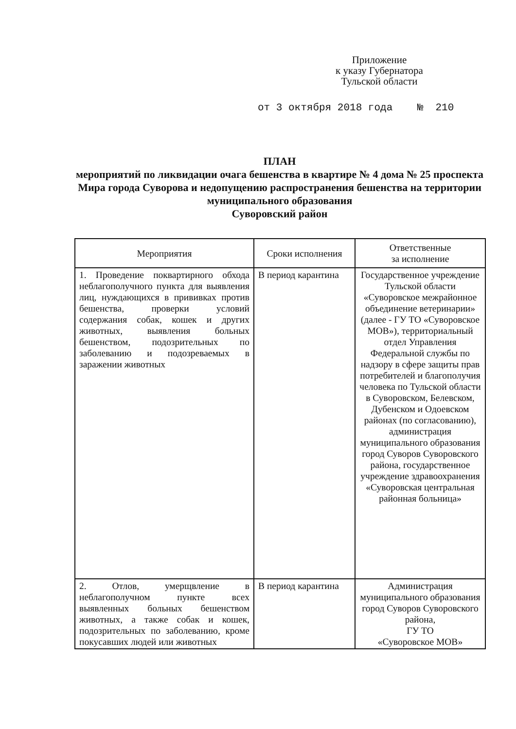Приложение
к указу Губернатора
Тульской области
от 3 октября 2018 года № 210
ПЛАН
мероприятий по ликвидации очага бешенства в квартире № 4 дома № 25 проспекта Мира города Суворова и недопущению распространения бешенства на территории муниципального образования
Суворовский район
| Мероприятия | Сроки исполнения | Ответственные за исполнение |
| --- | --- | --- |
| 1. Проведение поквартирного обхода неблагополучного пункта для выявления лиц, нуждающихся в прививках против бешенства, проверки условий содержания собак, кошек и других животных, выявления больных бешенством, подозрительных по заболеванию и подозреваемых в заражении животных | В период карантина | Государственное учреждение Тульской области «Суворовское межрайонное объединение ветеринарии» (далее - ГУ ТО «Суворовское МОВ»), территориальный отдел Управления Федеральной службы по надзору в сфере защиты прав потребителей и благополучия человека по Тульской области в Суворовском, Белевском, Дубенском и Одоевском районах (по согласованию), администрация муниципального образования город Суворов Суворовского района, государственное учреждение здравоохранения «Суворовская центральная районная больница» |
| 2. Отлов, умерщвление в неблагополучном пункте всех выявленных больных бешенством животных, а также собак и кошек, подозрительных по заболеванию, кроме покусавших людей или животных | В период карантина | Администрация муниципального образования город Суворов Суворовского района, ГУ ТО «Суворовское МОВ» |